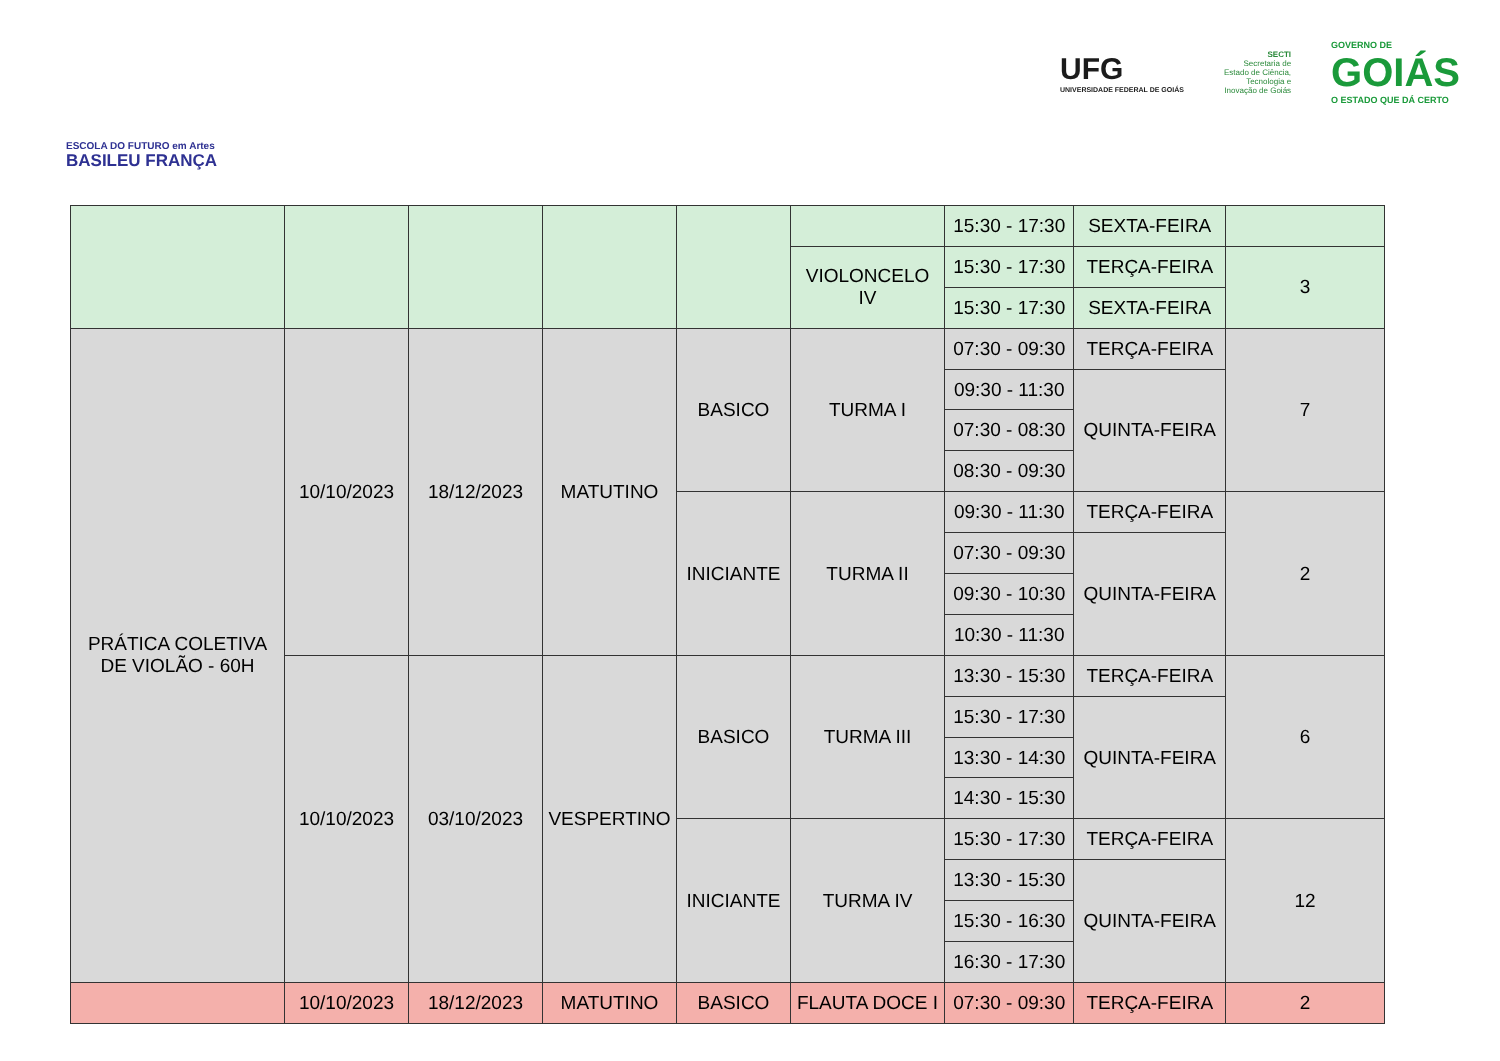ESCOLA DO FUTURO em Artes
BASILEU FRANÇA
UFG
UNIVERSIDADE FEDERAL DE GOIÁS
SECTI
Secretaria de
Estado de Ciência,
Tecnologia e
Inovação de Goiás
GOVERNO DE
GOIÁS
O ESTADO QUE DÁ CERTO
| | | | | | | 15:30 - 17:30 | SEXTA-FEIRA | |
| | | | | | VIOLONCELO IV | 15:30 - 17:30 | TERÇA-FEIRA | 3 |
| | | | | | | 15:30 - 17:30 | SEXTA-FEIRA | |
| PRÁTICA COLETIVA DE VIOLÃO - 60H | 10/10/2023 | 18/12/2023 | MATUTINO | BASICO | TURMA I | 07:30 - 09:30 | TERÇA-FEIRA | 7 |
| | | | | | | 09:30 - 11:30 | QUINTA-FEIRA | |
| | | | | | | 07:30 - 08:30 | | |
| | | | | | | 08:30 - 09:30 | | |
| | | | | INICIANTE | TURMA II | 09:30 - 11:30 | TERÇA-FEIRA | 2 |
| | | | | | | 07:30 - 09:30 | QUINTA-FEIRA | |
| | | | | | | 09:30 - 10:30 | | |
| | | | | | | 10:30 - 11:30 | | |
| | 10/10/2023 | 03/10/2023 | VESPERTINO | BASICO | TURMA III | 13:30 - 15:30 | TERÇA-FEIRA | 6 |
| | | | | | | 15:30 - 17:30 | QUINTA-FEIRA | |
| | | | | | | 13:30 - 14:30 | | |
| | | | | | | 14:30 - 15:30 | | |
| | | | | INICIANTE | TURMA IV | 15:30 - 17:30 | TERÇA-FEIRA | 12 |
| | | | | | | 13:30 - 15:30 | QUINTA-FEIRA | |
| | | | | | | 15:30 - 16:30 | | |
| | | | | | | 16:30 - 17:30 | | |
| | 10/10/2023 | 18/12/2023 | MATUTINO | BASICO | FLAUTA DOCE I | 07:30 - 09:30 | TERÇA-FEIRA | 2 |